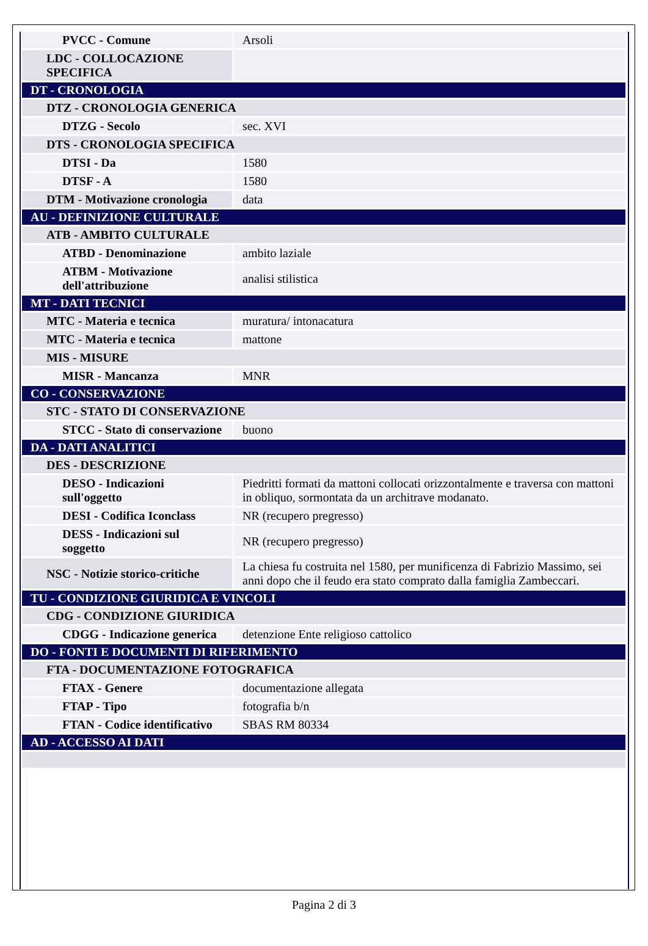| PVCC - Comune | Arsoli |
| LDC - COLLOCAZIONE SPECIFICA | |
| DT - CRONOLOGIA | |
| DTZ - CRONOLOGIA GENERICA | |
| DTZG - Secolo | sec. XVI |
| DTS - CRONOLOGIA SPECIFICA | |
| DTSI - Da | 1580 |
| DTSF - A | 1580 |
| DTM - Motivazione cronologia | data |
| AU - DEFINIZIONE CULTURALE | |
| ATB - AMBITO CULTURALE | |
| ATBD - Denominazione | ambito laziale |
| ATBM - Motivazione dell'attribuzione | analisi stilistica |
| MT - DATI TECNICI | |
| MTC - Materia e tecnica | muratura/ intonacatura |
| MTC - Materia e tecnica | mattone |
| MIS - MISURE | |
| MISR - Mancanza | MNR |
| CO - CONSERVAZIONE | |
| STC - STATO DI CONSERVAZIONE | |
| STCC - Stato di conservazione | buono |
| DA - DATI ANALITICI | |
| DES - DESCRIZIONE | |
| DESO - Indicazioni sull'oggetto | Piedritti formati da mattoni collocati orizzontalmente e traversa con mattoni in obliquo, sormontata da un architrave modanato. |
| DESI - Codifica Iconclass | NR (recupero pregresso) |
| DESS - Indicazioni sul soggetto | NR (recupero pregresso) |
| NSC - Notizie storico-critiche | La chiesa fu costruita nel 1580, per munificenza di Fabrizio Massimo, sei anni dopo che il feudo era stato comprato dalla famiglia Zambeccari. |
| TU - CONDIZIONE GIURIDICA E VINCOLI | |
| CDG - CONDIZIONE GIURIDICA | |
| CDGG - Indicazione generica | detenzione Ente religioso cattolico |
| DO - FONTI E DOCUMENTI DI RIFERIMENTO | |
| FTA - DOCUMENTAZIONE FOTOGRAFICA | |
| FTAX - Genere | documentazione allegata |
| FTAP - Tipo | fotografia b/n |
| FTAN - Codice identificativo | SBAS RM 80334 |
| AD - ACCESSO AI DATI | |
Pagina 2 di 3